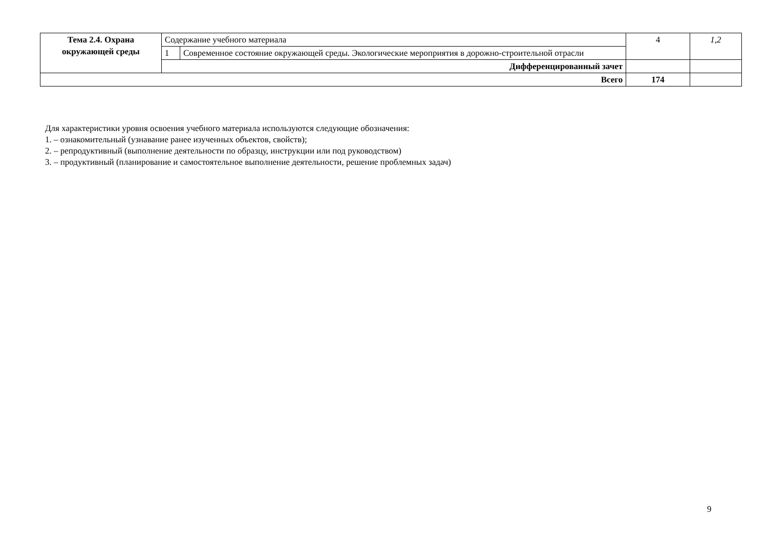| Тема 2.4. Охрана окружающей среды | Содержание учебного материала | | 4 | 1,2 |
| | 1 | Современное состояние окружающей среды. Экологические мероприятия в дорожно-строительной отрасли | | |
| | Дифференцированный зачет | | | |
| Всего | | | 174 | |
Для характеристики уровня освоения учебного материала используются следующие обозначения:
1. – ознакомительный (узнавание ранее изученных объектов, свойств);
2. – репродуктивный (выполнение деятельности по образцу, инструкции или под руководством)
3. – продуктивный (планирование и самостоятельное выполнение деятельности, решение проблемных задач)
9